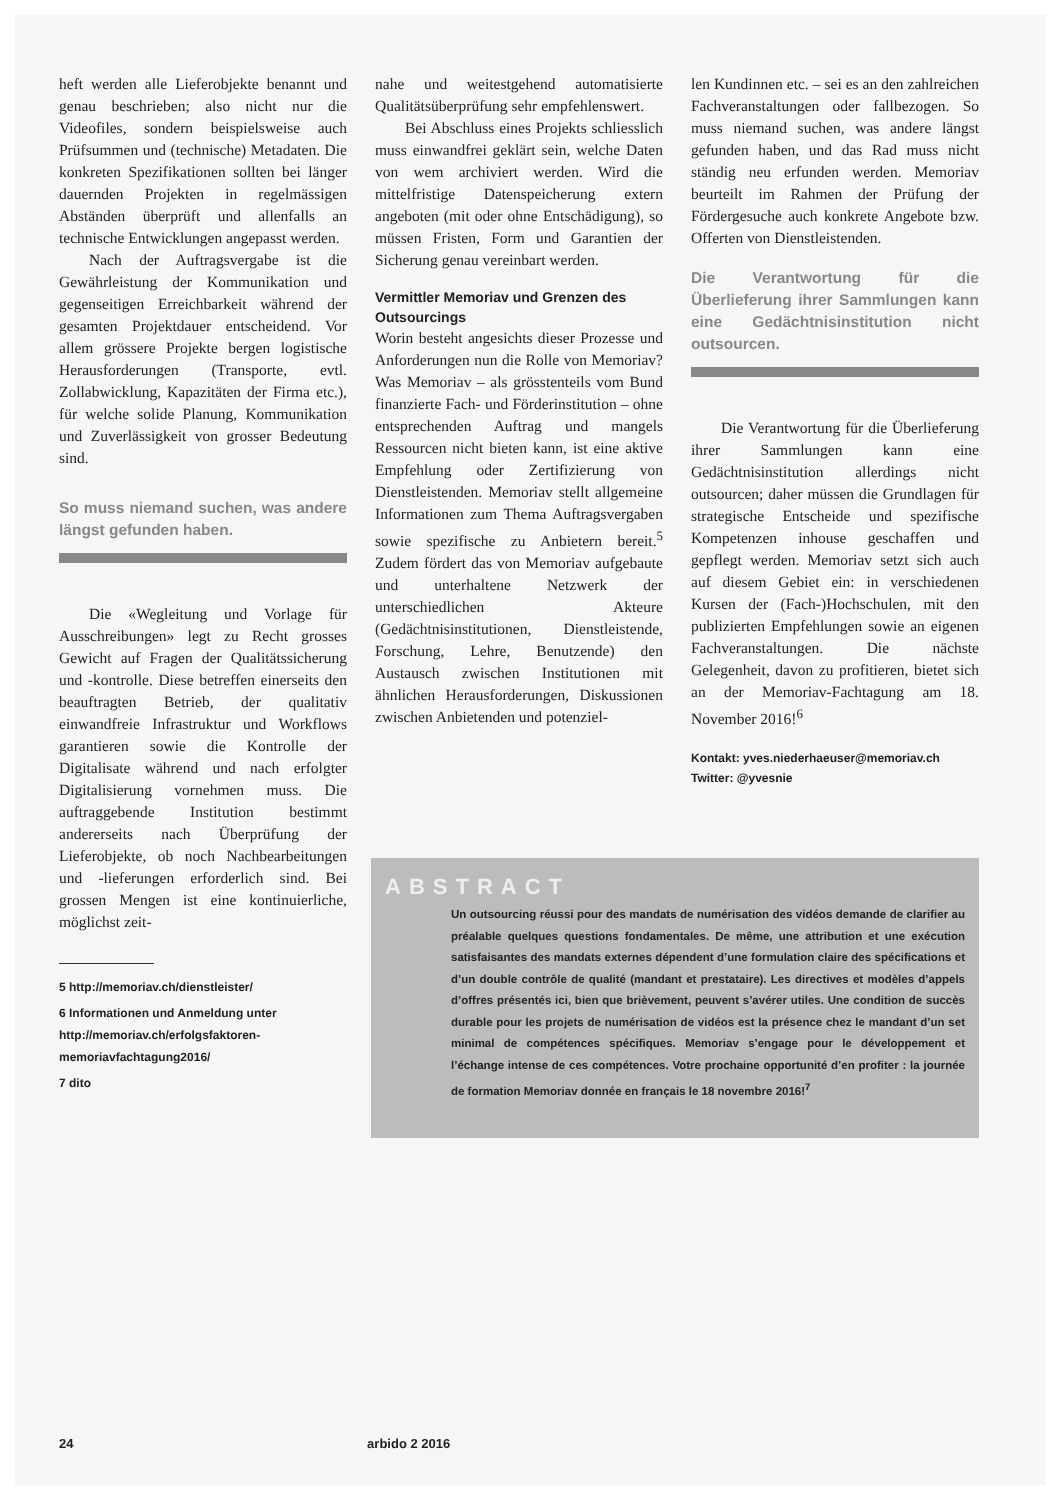heft werden alle Lieferobjekte benannt und genau beschrieben; also nicht nur die Videofiles, sondern beispielsweise auch Prüfsummen und (technische) Metadaten. Die konkreten Spezifikationen sollten bei länger dauernden Projekten in regelmässigen Abständen überprüft und allenfalls an technische Entwicklungen angepasst werden.
Nach der Auftragsvergabe ist die Gewährleistung der Kommunikation und gegenseitigen Erreichbarkeit während der gesamten Projektdauer entscheidend. Vor allem grössere Projekte bergen logistische Herausforderungen (Transporte, evtl. Zollabwicklung, Kapazitäten der Firma etc.), für welche solide Planung, Kommunikation und Zuverlässigkeit von grosser Bedeutung sind.
So muss niemand suchen, was andere längst gefunden haben.
Die «Wegleitung und Vorlage für Ausschreibungen» legt zu Recht grosses Gewicht auf Fragen der Qualitätssicherung und -kontrolle. Diese betreffen einerseits den beauftragten Betrieb, der qualitativ einwandfreie Infrastruktur und Workflows garantieren sowie die Kontrolle der Digitalisate während und nach erfolgter Digitalisierung vornehmen muss. Die auftraggebende Institution bestimmt andererseits nach Überprüfung der Lieferobjekte, ob noch Nachbearbeitungen und -lieferungen erforderlich sind. Bei grossen Mengen ist eine kontinuierliche, möglichst zeit-
5 http://memoriav.ch/dienstleister/
6 Informationen und Anmeldung unter http://memoriav.ch/erfolgsfaktoren-memoriavfachtagung2016/
7 dito
nahe und weitestgehend automatisierte Qualitätsüberprüfung sehr empfehlenswert.
Bei Abschluss eines Projekts schliesslich muss einwandfrei geklärt sein, welche Daten von wem archiviert werden. Wird die mittelfristige Datenspeicherung extern angeboten (mit oder ohne Entschädigung), so müssen Fristen, Form und Garantien der Sicherung genau vereinbart werden.
Vermittler Memoriav und Grenzen des Outsourcings
Worin besteht angesichts dieser Prozesse und Anforderungen nun die Rolle von Memoriav? Was Memoriav – als grösstenteils vom Bund finanzierte Fach- und Förderinstitution – ohne entsprechenden Auftrag und mangels Ressourcen nicht bieten kann, ist eine aktive Empfehlung oder Zertifizierung von Dienstleistenden. Memoriav stellt allgemeine Informationen zum Thema Auftragsvergaben sowie spezifische zu Anbietern bereit.<sup>5</sup> Zudem fördert das von Memoriav aufgebaute und unterhaltene Netzwerk der unterschiedlichen Akteure (Gedächtnisinstitutionen, Dienstleistende, Forschung, Lehre, Benutzende) den Austausch zwischen Institutionen mit ähnlichen Herausforderungen, Diskussionen zwischen Anbietenden und potenziel-
len Kundinnen etc. – sei es an den zahlreichen Fachveranstaltungen oder fallbezogen. So muss niemand suchen, was andere längst gefunden haben, und das Rad muss nicht ständig neu erfunden werden. Memoriav beurteilt im Rahmen der Prüfung der Fördergesuche auch konkrete Angebote bzw. Offerten von Dienstleistenden.
Die Verantwortung für die Überlieferung ihrer Sammlungen kann eine Gedächtnisinstitution nicht outsourcen.
Die Verantwortung für die Überlieferung ihrer Sammlungen kann eine Gedächtnisinstitution allerdings nicht outsourcen; daher müssen die Grundlagen für strategische Entscheide und spezifische Kompetenzen inhouse geschaffen und gepflegt werden. Memoriav setzt sich auch auf diesem Gebiet ein: in verschiedenen Kursen der (Fach-)Hochschulen, mit den publizierten Empfehlungen sowie an eigenen Fachveranstaltungen. Die nächste Gelegenheit, davon zu profitieren, bietet sich an der Memoriav-Fachtagung am 18. November 2016!<sup>6</sup>
Kontakt: yves.niederhaeuser@memoriav.ch
Twitter: @yvesnie
ABSTRACT
Un outsourcing réussi pour des mandats de numérisation des vidéos demande de clarifier au préalable quelques questions fondamentales. De même, une attribution et une exécution satisfaisantes des mandats externes dépendent d’une formulation claire des spécifications et d’un double contrôle de qualité (mandant et prestataire). Les directives et modèles d’appels d’offres présentés ici, bien que brièvement, peuvent s’avérer utiles. Une condition de succès durable pour les projets de numérisation de vidéos est la présence chez le mandant d’un set minimal de compétences spécifiques. Memoriav s’engage pour le développement et l’échange intense de ces compétences. Votre prochaine opportunité d’en profiter : la journée de formation Memoriav donnée en français le 18 novembre 2016!<sup>7</sup>
24 arbido 2 2016